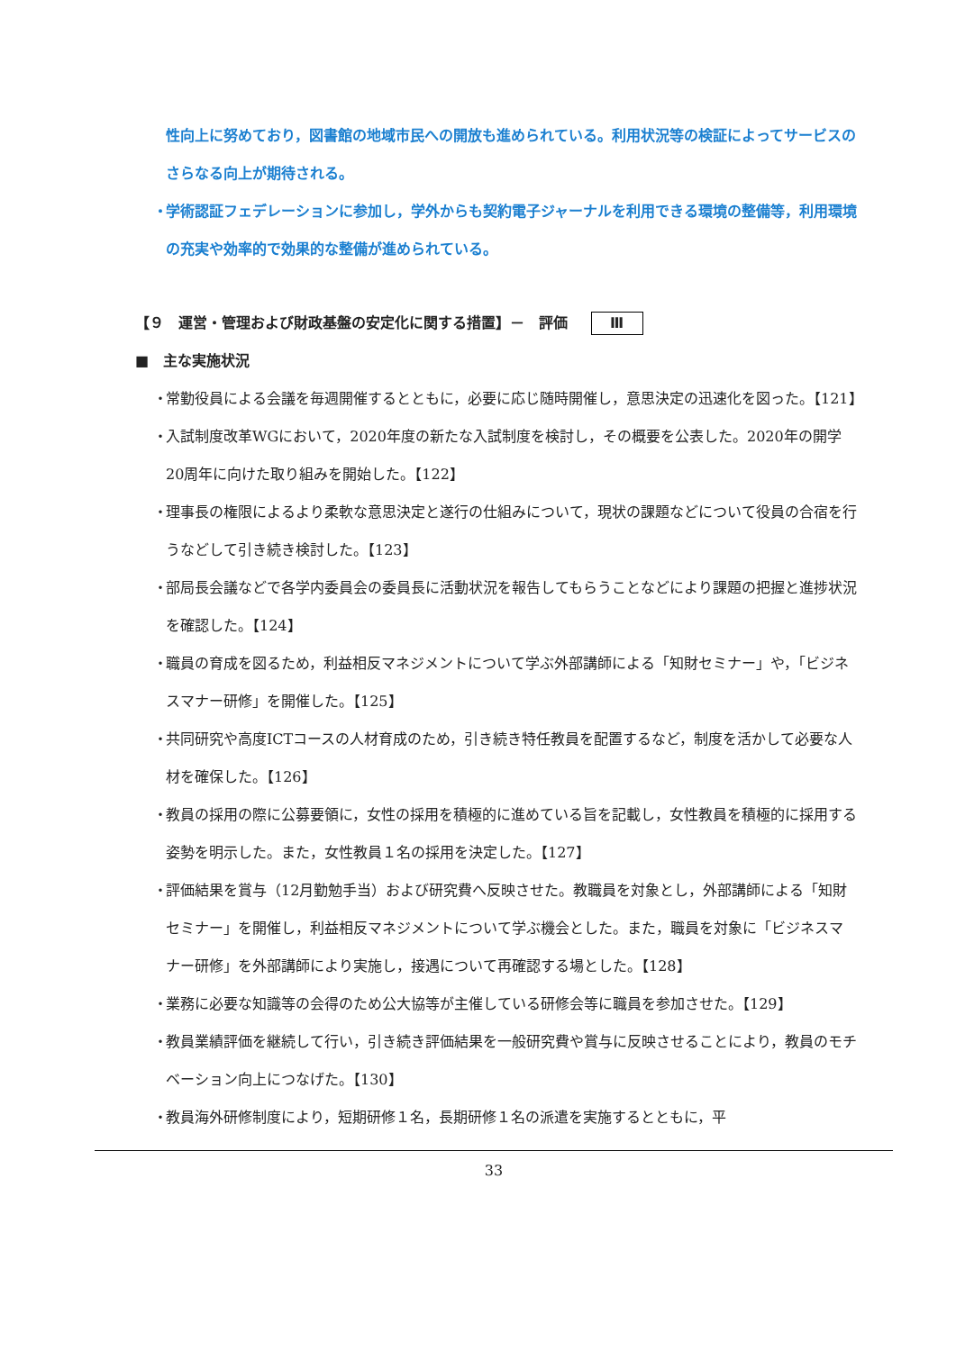性向上に努めており，図書館の地域市民への開放も進められている。利用状況等の検証によってサービスのさらなる向上が期待される。
・ 学術認証フェデレーションに参加し，学外からも契約電子ジャーナルを利用できる環境の整備等，利用環境の充実や効率的で効果的な整備が進められている。
【９　運営・管理および財政基盤の安定化に関する措置】－　評価 Ⅲ
■　主な実施状況
・ 常勤役員による会議を毎週開催するとともに，必要に応じ随時開催し，意思決定の迅速化を図った。【121】
・ 入試制度改革WGにおいて，2020年度の新たな入試制度を検討し，その概要を公表した。2020年の開学20周年に向けた取り組みを開始した。【122】
・ 理事長の権限によるより柔軟な意思決定と遂行の仕組みについて，現状の課題などについて役員の合宿を行うなどして引き続き検討した。【123】
・ 部局長会議などで各学内委員会の委員長に活動状況を報告してもらうことなどにより課題の把握と進捗状況を確認した。【124】
・ 職員の育成を図るため，利益相反マネジメントについて学ぶ外部講師による「知財セミナー」や，「ビジネスマナー研修」を開催した。【125】
・ 共同研究や高度ICTコースの人材育成のため，引き続き特任教員を配置するなど，制度を活かして必要な人材を確保した。【126】
・ 教員の採用の際に公募要領に，女性の採用を積極的に進めている旨を記載し，女性教員を積極的に採用する姿勢を明示した。また，女性教員１名の採用を決定した。【127】
・ 評価結果を賞与（12月勤勉手当）および研究費へ反映させた。教職員を対象とし，外部講師による「知財セミナー」を開催し，利益相反マネジメントについて学ぶ機会とした。また，職員を対象に「ビジネスマナー研修」を外部講師により実施し，接遇について再確認する場とした。【128】
・ 業務に必要な知識等の会得のため公大協等が主催している研修会等に職員を参加させた。【129】
・ 教員業績評価を継続して行い，引き続き評価結果を一般研究費や賞与に反映させることにより，教員のモチベーション向上につなげた。【130】
・ 教員海外研修制度により，短期研修１名，長期研修１名の派遣を実施するとともに，平
33